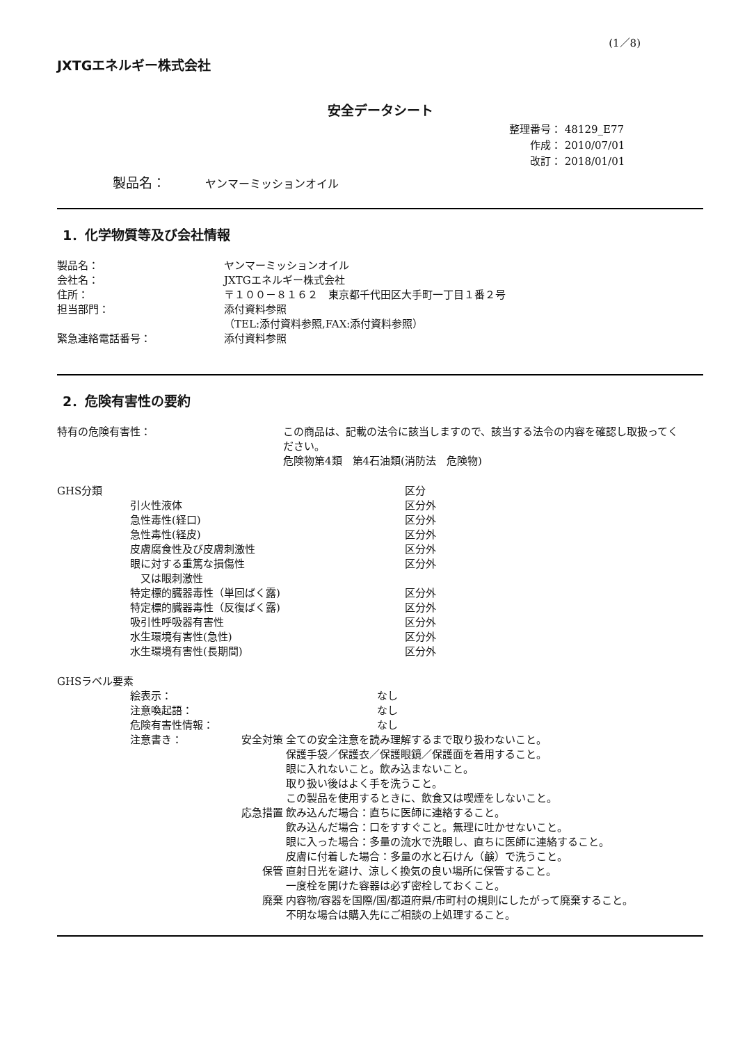(1／8)
JXTGエネルギー株式会社
安全データシート
整理番号： 48129_E77
　　作成： 2010/07/01
　　改訂： 2018/01/01
製品名：　　　ヤンマーミッションオイル
1．化学物質等及び会社情報
| 製品名： | ヤンマーミッションオイル |
| 会社名： | JXTGエネルギー株式会社 |
| 住所： | 〒１００－８１６２ 東京都千代田区大手町一丁目１番２号 |
| 担当部門： | 添付資料参照 （TEL:添付資料参照,FAX:添付資料参照） |
| 緊急連絡電話番号： | 添付資料参照 |
2．危険有害性の要約
| 特有の危険有害性： | この商品は、記載の法令に該当しますので、該当する法令の内容を確認し取扱ってください。 危険物第4類 第4石油類(消防法 危険物) |
| GHS分類 | | 区分 |
| | 引火性液体 | 区分外 |
| | 急性毒性(経口) | 区分外 |
| | 急性毒性(経皮) | 区分外 |
| | 皮膚腐食性及び皮膚刺激性 | 区分外 |
| | 眼に対する重篤な損傷性 又は眼刺激性 | 区分外 |
| | 特定標的臓器毒性（単回ばく露) | 区分外 |
| | 特定標的臓器毒性（反復ばく露) | 区分外 |
| | 吸引性呼吸器有害性 | 区分外 |
| | 水生環境有害性(急性) | 区分外 |
| | 水生環境有害性(長期間) | 区分外 |
| GHSラベル要素 | | | |
| | 絵表示： | | なし |
| | 注意喚起語： | | なし |
| | 危険有害性情報： | | なし |
| | 注意書き： | 安全対策 | 全ての安全注意を読み理解するまで取り扱わないこと。 保護手袋／保護衣／保護眼鏡／保護面を着用すること。 眼に入れないこと。飲み込まないこと。 取り扱い後はよく手を洗うこと。 この製品を使用するときに、飲食又は喫煙をしないこと。 |
| | | 応急措置 | 飲み込んだ場合：直ちに医師に連絡すること。 飲み込んだ場合：口をすすぐこと。無理に吐かせないこと。 眼に入った場合：多量の流水で洗眼し、直ちに医師に連絡すること。 皮膚に付着した場合：多量の水と石けん（鹸）で洗うこと。 |
| | | 保管 | 直射日光を避け、涼しく換気の良い場所に保管すること。 一度栓を開けた容器は必ず密栓しておくこと。 |
| | | 廃棄 | 内容物/容器を国際/国/都道府県/市町村の規則にしたがって廃棄すること。 不明な場合は購入先にご相談の上処理すること。 |